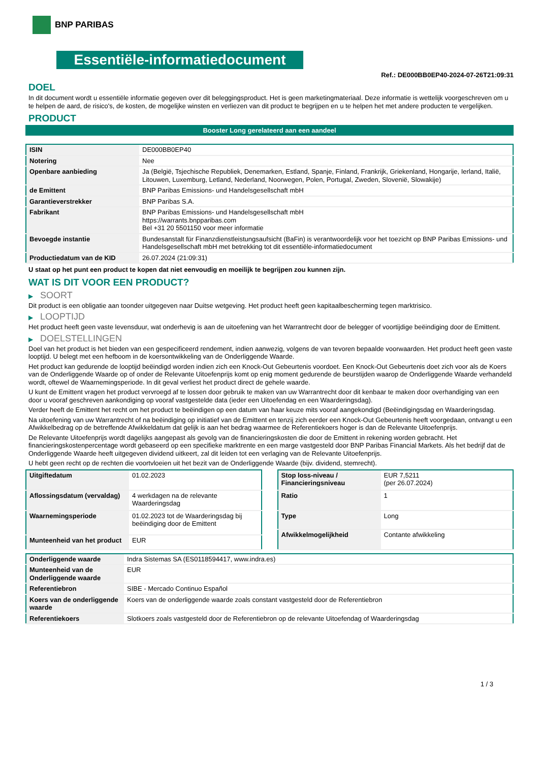BNP PARIBAS
Essentiële-informatiedocument
Ref.: DE000BB0EP40-2024-07-26T21:09:31
DOEL
In dit document wordt u essentiële informatie gegeven over dit beleggingsproduct. Het is geen marketingmateriaal. Deze informatie is wettelijk voorgeschreven om u te helpen de aard, de risico's, de kosten, de mogelijke winsten en verliezen van dit product te begrijpen en u te helpen het met andere producten te vergelijken.
PRODUCT
Booster Long gerelateerd aan een aandeel
| ISIN | DE000BB0EP40 |
| Notering | Nee |
| Openbare aanbieding | Ja (België, Tsjechische Republiek, Denemarken, Estland, Spanje, Finland, Frankrijk, Griekenland, Hongarije, Ierland, Italië, Litouwen, Luxemburg, Letland, Nederland, Noorwegen, Polen, Portugal, Zweden, Slovenië, Slowakije) |
| de Emittent | BNP Paribas Emissions- und Handelsgesellschaft mbH |
| Garantieverstrekker | BNP Paribas S.A. |
| Fabrikant | BNP Paribas Emissions- und Handelsgesellschaft mbH https://warrants.bnpparibas.com Bel +31 20 5501150 voor meer informatie |
| Bevoegde instantie | Bundesanstalt für Finanzdienstleistungsaufsicht (BaFin) is verantwoordelijk voor het toezicht op BNP Paribas Emissions- und Handelsgesellschaft mbH met betrekking tot dit essentiële-informatiedocument |
| Productiedatum van de KID | 26.07.2024 (21:09:31) |
U staat op het punt een product te kopen dat niet eenvoudig en moeilijk te begrijpen zou kunnen zijn.
WAT IS DIT VOOR EEN PRODUCT?
▶ SOORT
Dit product is een obligatie aan toonder uitgegeven naar Duitse wetgeving. Het product heeft geen kapitaalbescherming tegen marktrisico.
▶ LOOPTIJD
Het product heeft geen vaste levensduur, wat onderhevig is aan de uitoefening van het Warrantrecht door de belegger of voortijdige beëindiging door de Emittent.
▶ DOELSTELLINGEN
Doel van het product is het bieden van een gespecificeerd rendement, indien aanwezig, volgens de van tevoren bepaalde voorwaarden. Het product heeft geen vaste looptijd. U belegt met een hefboom in de koersontwikkeling van de Onderliggende Waarde.
Het product kan gedurende de looptijd beëindigd worden indien zich een Knock-Out Gebeurtenis voordoet. Een Knock-Out Gebeurtenis doet zich voor als de Koers van de Onderliggende Waarde op of onder de Relevante Uitoefenprijs komt op enig moment gedurende de beurstijden waarop de Onderliggende Waarde verhandeld wordt, oftewel de Waarnemingsperiode. In dit geval verliest het product direct de gehele waarde.
U kunt de Emittent vragen het product vervroegd af te lossen door gebruik te maken van uw Warrantrecht door dit kenbaar te maken door overhandiging van een door u vooraf geschreven aankondiging op vooraf vastgestelde data (ieder een Uitoefendag en een Waarderingsdag).
Verder heeft de Emittent het recht om het product te beëindigen op een datum van haar keuze mits vooraf aangekondigd (Beëindigingsdag en Waarderingsdag.
Na uitoefening van uw Warrantrecht of na beëindiging op initiatief van de Emittent en tenzij zich eerder een Knock-Out Gebeurtenis heeft voorgedaan, ontvangt u een Afwikkelbedrag op de betreffende Afwikkeldatum dat gelijk is aan het bedrag waarmee de Referentiekoers hoger is dan de Relevante Uitoefenprijs.
De Relevante Uitoefenprijs wordt dagelijks aangepast als gevolg van de financieringskosten die door de Emittent in rekening worden gebracht. Het financieringskostenpercentage wordt gebaseerd op een specifieke marktrente en een marge vastgesteld door BNP Paribas Financial Markets. Als het bedrijf dat de Onderliggende Waarde heeft uitgegeven dividend uitkeert, zal dit leiden tot een verlaging van de Relevante Uitoefenprijs.
U hebt geen recht op de rechten die voortvloeien uit het bezit van de Onderliggende Waarde (bijv. dividend, stemrecht).
| Uitgiftedatum | 01.02.2023 |
| Aflossingsdatum (vervaldag) | 4 werkdagen na de relevante Waarderingsdag |
| Waarnemingsperiode | 01.02.2023 tot de Waarderingsdag bij beëindiging door de Emittent |
| Munteenheid van het product | EUR |
| Stop loss-niveau / Financieringsniveau | EUR 7,5211 (per 26.07.2024) |
| Ratio | 1 |
| Type | Long |
| Afwikkelmogelijkheid | Contante afwikkeling |
| Onderliggende waarde | Indra Sistemas SA (ES0118594417, www.indra.es) |
| Munteenheid van de Onderliggende waarde | EUR |
| Referentiebron | SIBE - Mercado Continuo Español |
| Koers van de onderliggende waarde | Koers van de onderliggende waarde zoals constant vastgesteld door de Referentiebron |
| Referentiekoers | Slotkoers zoals vastgesteld door de Referentiebron op de relevante Uitoefendag of Waarderingsdag |
1 / 3